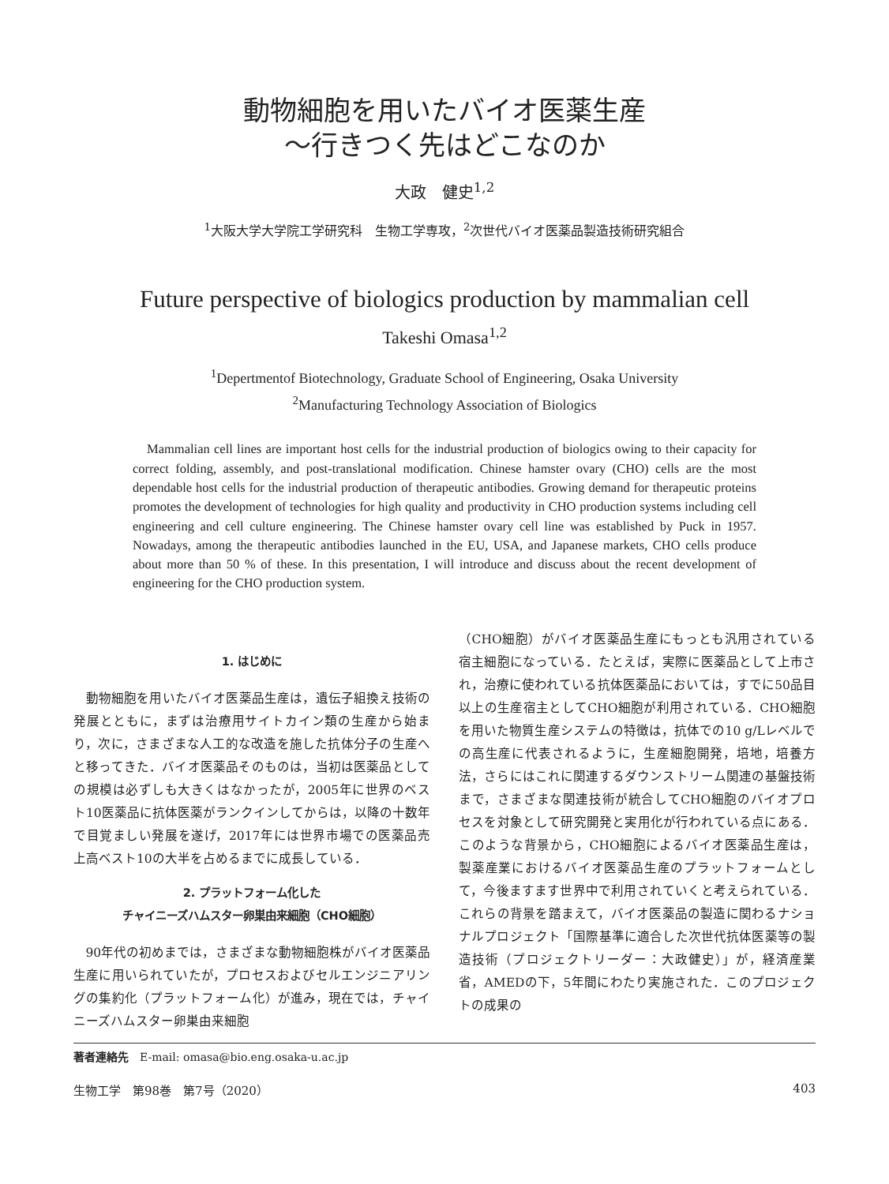動物細胞を用いたバイオ医薬生産
〜行きつく先はどこなのか
大政　健史<sup>1,2</sup>
<sup>1</sup> 大阪大学大学院工学研究科　生物工学専攻，<sup>2</sup>次世代バイオ医薬品製造技術研究組合
Future perspective of biologics production by mammalian cell
Takeshi Omasa<sup>1,2</sup>
<sup>1</sup> Depertmentof Biotechnology, Graduate School of Engineering, Osaka University
<sup>2</sup> Manufacturing Technology Association of Biologics
Mammalian cell lines are important host cells for the industrial production of biologics owing to their capacity for correct folding, assembly, and post-translational modification. Chinese hamster ovary (CHO) cells are the most dependable host cells for the industrial production of therapeutic antibodies. Growing demand for therapeutic proteins promotes the development of technologies for high quality and productivity in CHO production systems including cell engineering and cell culture engineering. The Chinese hamster ovary cell line was established by Puck in 1957. Nowadays, among the therapeutic antibodies launched in the EU, USA, and Japanese markets, CHO cells produce about more than 50 % of these. In this presentation, I will introduce and discuss about the recent development of engineering for the CHO production system.
1. はじめに
動物細胞を用いたバイオ医薬品生産は，遺伝子組換え技術の発展とともに，まずは治療用サイトカイン類の生産から始まり，次に，さまざまな人工的な改造を施した抗体分子の生産へと移ってきた．バイオ医薬品そのものは，当初は医薬品としての規模は必ずしも大きくはなかったが，2005年に世界のベスト10医薬品に抗体医薬がランクインしてからは，以降の十数年で目覚ましい発展を遂げ，2017年には世界市場での医薬品売上高ベスト10の大半を占めるまでに成長している．
2. プラットフォーム化した
チャイニーズハムスター卵巣由来細胞（CHO細胞）
90年代の初めまでは，さまざまな動物細胞株がバイオ医薬品生産に用いられていたが，プロセスおよびセルエンジニアリングの集約化（プラットフォーム化）が進み，現在では，チャイニーズハムスター卵巣由来細胞
（CHO細胞）がバイオ医薬品生産にもっとも汎用されている宿主細胞になっている．たとえば，実際に医薬品として上市され，治療に使われている抗体医薬品においては，すでに50品目以上の生産宿主としてCHO細胞が利用されている．CHO細胞を用いた物質生産システムの特徴は，抗体での10 g/Lレベルでの高生産に代表されるように，生産細胞開発，培地，培養方法，さらにはこれに関連するダウンストリーム関連の基盤技術まで，さまざまな関連技術が統合してCHO細胞のバイオプロセスを対象として研究開発と実用化が行われている点にある．このような背景から，CHO細胞によるバイオ医薬品生産は，製薬産業におけるバイオ医薬品生産のプラットフォームとして，今後ますます世界中で利用されていくと考えられている．これらの背景を踏まえて，バイオ医薬品の製造に関わるナショナルプロジェクト「国際基準に適合した次世代抗体医薬等の製造技術（プロジェクトリーダー：大政健史）」が，経済産業省，AMEDの下，5年間にわたり実施された．このプロジェクトの成果の
著者連絡先　E-mail: omasa@bio.eng.osaka-u.ac.jp
生物工学　第98巻　第7号（2020） 403